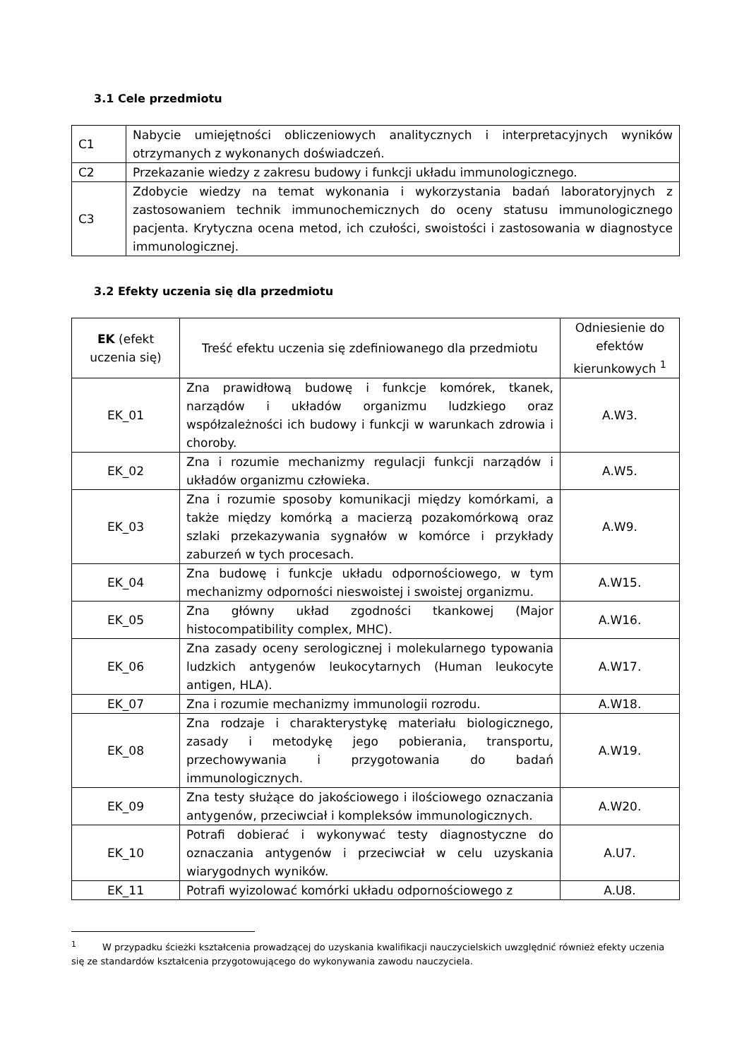3.1 Cele przedmiotu
| C1 | Nabycie umiejętności obliczeniowych analitycznych i interpretacyjnych wyników otrzymanych z wykonanych doświadczeń. |
| C2 | Przekazanie wiedzy z zakresu budowy i funkcji układu immunologicznego. |
| C3 | Zdobycie wiedzy na temat wykonania i wykorzystania badań laboratoryjnych z zastosowaniem technik immunochemicznych do oceny statusu immunologicznego pacjenta. Krytyczna ocena metod, ich czułości, swoistości i zastosowania w diagnostyce immunologicznej. |
3.2 Efekty uczenia się dla przedmiotu
| EK (efekt uczenia się) | Treść efektu uczenia się zdefiniowanego dla przedmiotu | Odniesienie do efektów kierunkowych <sup>1</sup> |
| --- | --- | --- |
| EK_01 | Zna prawidłową budowę i funkcje komórek, tkanek, narządów i układów organizmu ludzkiego oraz współzależności ich budowy i funkcji w warunkach zdrowia i choroby. | A.W3. |
| EK_02 | Zna i rozumie mechanizmy regulacji funkcji narządów i układów organizmu człowieka. | A.W5. |
| EK_03 | Zna i rozumie sposoby komunikacji między komórkami, a także między komórką a macierzą pozakomórkową oraz szlaki przekazywania sygnałów w komórce i przykłady zaburzeń w tych procesach. | A.W9. |
| EK_04 | Zna budowę i funkcje układu odpornościowego, w tym mechanizmy odporności nieswoistej i swoistej organizmu. | A.W15. |
| EK_05 | Zna główny układ zgodności tkankowej (Major histocompatibility complex, MHC). | A.W16. |
| EK_06 | Zna zasady oceny serologicznej i molekularnego typowania ludzkich antygenów leukocytarnych (Human leukocyte antigen, HLA). | A.W17. |
| EK_07 | Zna i rozumie mechanizmy immunologii rozrodu. | A.W18. |
| EK_08 | Zna rodzaje i charakterystykę materiału biologicznego, zasady i metodykę jego pobierania, transportu, przechowywania i przygotowania do badań immunologicznych. | A.W19. |
| EK_09 | Zna testy służące do jakościowego i ilościowego oznaczania antygenów, przeciwciał i kompleksów immunologicznych. | A.W20. |
| EK_10 | Potrafi dobierać i wykonywać testy diagnostyczne do oznaczania antygenów i przeciwciał w celu uzyskania wiarygodnych wyników. | A.U7. |
| EK_11 | Potrafi wyizolować komórki układu odpornościowego z | A.U8. |
<sup>1</sup> W przypadku ścieżki kształcenia prowadzącej do uzyskania kwalifikacji nauczycielskich uwzględnić również efekty uczenia się ze standardów kształcenia przygotowującego do wykonywania zawodu nauczyciela.